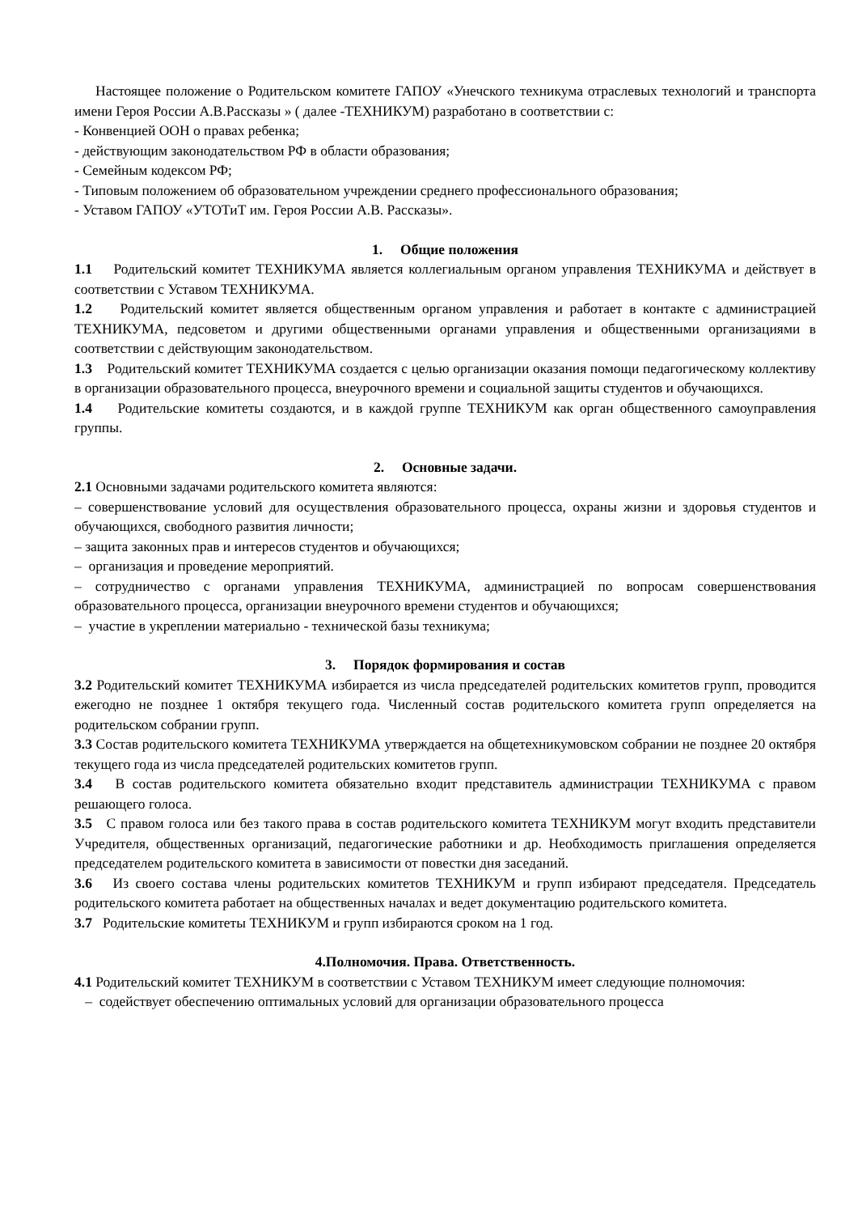Настоящее положение о Родительском комитете ГАПОУ «Унечского техникума отраслевых технологий и транспорта имени Героя России А.В.Рассказы » ( далее -ТЕХНИКУМ) разработано в соответствии с:
- Конвенцией ООН о правах ребенка;
- действующим законодательством РФ в области образования;
- Семейным кодексом РФ;
- Типовым положением об образовательном учреждении среднего профессионального образования;
- Уставом ГАПОУ «УТОТиТ им. Героя России А.В. Рассказы».
1. Общие положения
1.1 Родительский комитет ТЕХНИКУМА является коллегиальным органом управления ТЕХНИКУМА и действует в соответствии с Уставом ТЕХНИКУМА.
1.2 Родительский комитет является общественным органом управления и работает в контакте с администрацией ТЕХНИКУМА, педсоветом и другими общественными органами управления и общественными организациями в соответствии с действующим законодательством.
1.3 Родительский комитет ТЕХНИКУМА создается с целью организации оказания помощи педагогическому коллективу в организации образовательного процесса, внеурочного времени и социальной защиты студентов и обучающихся.
1.4 Родительские комитеты создаются, и в каждой группе ТЕХНИКУМ как орган общественного самоуправления группы.
2. Основные задачи.
2.1 Основными задачами родительского комитета являются:
– совершенствование условий для осуществления образовательного процесса, охраны жизни и здоровья студентов и обучающихся, свободного развития личности;
– защита законных прав и интересов студентов и обучающихся;
– организация и проведение мероприятий.
– сотрудничество с органами управления ТЕХНИКУМА, администрацией по вопросам совершенствования образовательного процесса, организации внеурочного времени студентов и обучающихся;
– участие в укреплении материально - технической базы техникума;
3. Порядок формирования и состав
3.2 Родительский комитет ТЕХНИКУМА избирается из числа председателей родительских комитетов групп, проводится ежегодно не позднее 1 октября текущего года. Численный состав родительского комитета групп определяется на родительском собрании групп.
3.3 Состав родительского комитета ТЕХНИКУМА утверждается на общетехникумовском собрании не позднее 20 октября текущего года из числа председателей родительских комитетов групп.
3.4 В состав родительского комитета обязательно входит представитель администрации ТЕХНИКУМА с правом решающего голоса.
3.5 С правом голоса или без такого права в состав родительского комитета ТЕХНИКУМ могут входить представители Учредителя, общественных организаций, педагогические работники и др. Необходимость приглашения определяется председателем родительского комитета в зависимости от повестки дня заседаний.
3.6 Из своего состава члены родительских комитетов ТЕХНИКУМ и групп избирают председателя. Председатель родительского комитета работает на общественных началах и ведет документацию родительского комитета.
3.7 Родительские комитеты ТЕХНИКУМ и групп избираются сроком на 1 год.
4.Полномочия. Права. Ответственность.
4.1 Родительский комитет ТЕХНИКУМ в соответствии с Уставом ТЕХНИКУМ имеет следующие полномочия:
– содействует обеспечению оптимальных условий для организации образовательного процесса